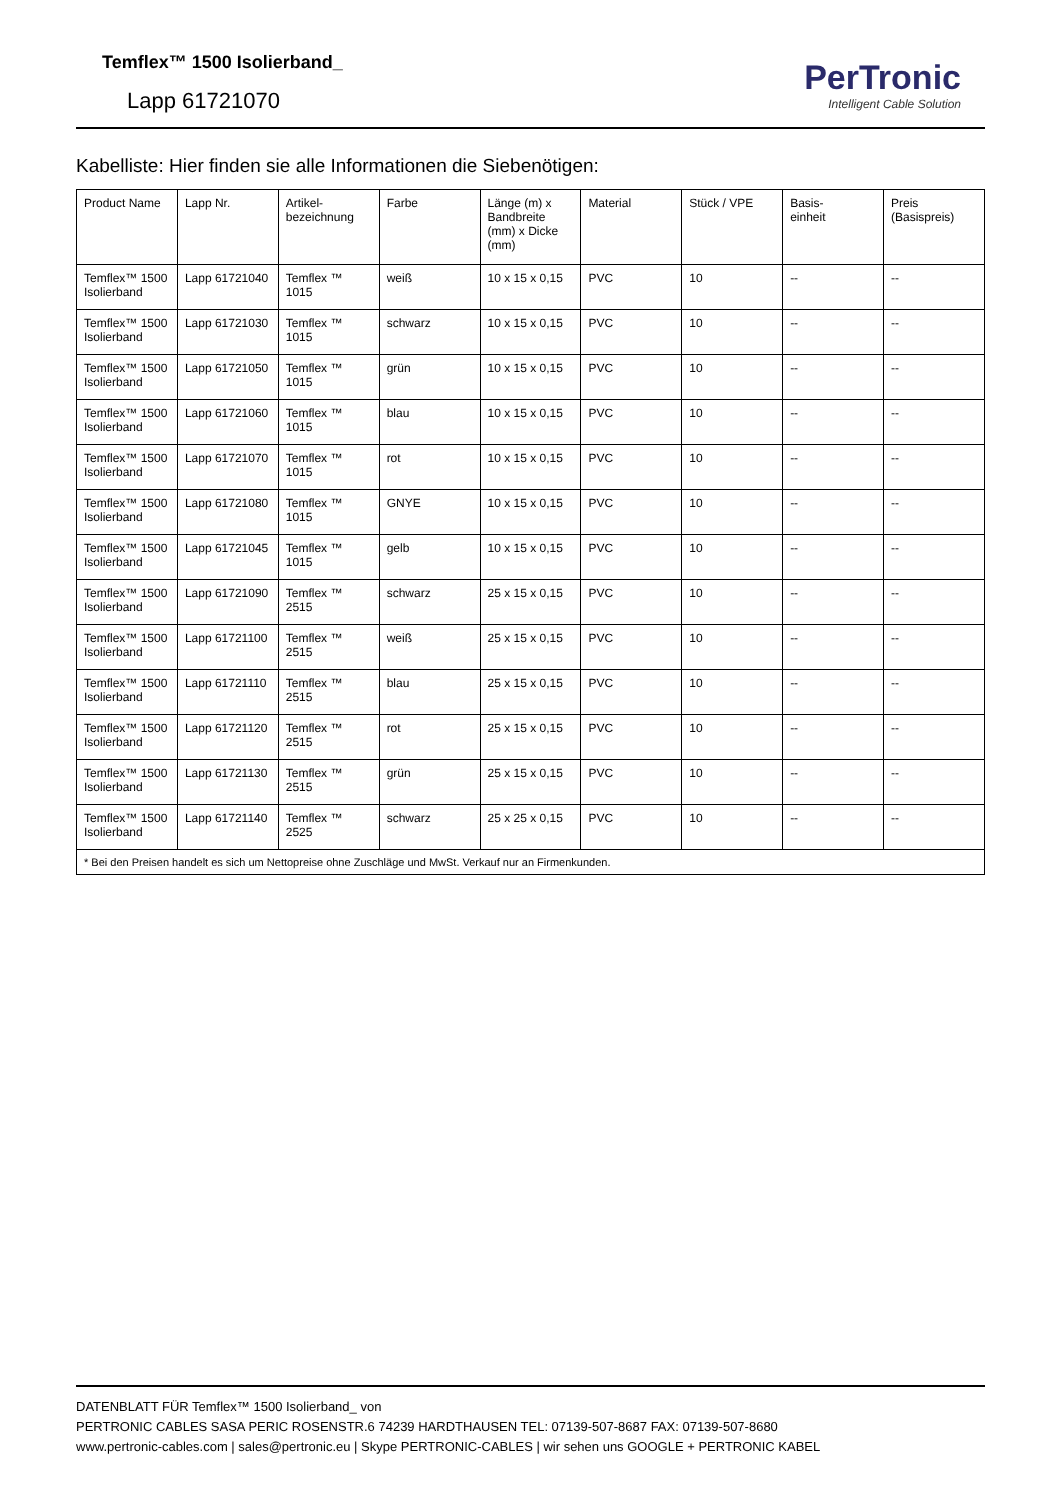Temflex™ 1500 Isolierband_
Lapp 61721070
PerTronic
Intelligent Cable Solution
Kabelliste: Hier finden sie alle Informationen die Siebenötigen:
| Product Name | Lapp Nr. | Artikel- bezeichnung | Farbe | Länge (m) x Bandbreite (mm) x Dicke (mm) | Material | Stück / VPE | Basis- einheit | Preis (Basispreis) |
| --- | --- | --- | --- | --- | --- | --- | --- | --- |
| Temflex™ 1500 Isolierband | Lapp 61721040 | Temflex ™ 1015 | weiß | 10 x 15 x 0,15 | PVC | 10 | -- | -- |
| Temflex™ 1500 Isolierband | Lapp 61721030 | Temflex ™ 1015 | schwarz | 10 x 15 x 0,15 | PVC | 10 | -- | -- |
| Temflex™ 1500 Isolierband | Lapp 61721050 | Temflex ™ 1015 | grün | 10 x 15 x 0,15 | PVC | 10 | -- | -- |
| Temflex™ 1500 Isolierband | Lapp 61721060 | Temflex ™ 1015 | blau | 10 x 15 x 0,15 | PVC | 10 | -- | -- |
| Temflex™ 1500 Isolierband | Lapp 61721070 | Temflex ™ 1015 | rot | 10 x 15 x 0,15 | PVC | 10 | -- | -- |
| Temflex™ 1500 Isolierband | Lapp 61721080 | Temflex ™ 1015 | GNYE | 10 x 15 x 0,15 | PVC | 10 | -- | -- |
| Temflex™ 1500 Isolierband | Lapp 61721045 | Temflex ™ 1015 | gelb | 10 x 15 x 0,15 | PVC | 10 | -- | -- |
| Temflex™ 1500 Isolierband | Lapp 61721090 | Temflex ™ 2515 | schwarz | 25 x 15 x 0,15 | PVC | 10 | -- | -- |
| Temflex™ 1500 Isolierband | Lapp 61721100 | Temflex ™ 2515 | weiß | 25 x 15 x 0,15 | PVC | 10 | -- | -- |
| Temflex™ 1500 Isolierband | Lapp 61721110 | Temflex ™ 2515 | blau | 25 x 15 x 0,15 | PVC | 10 | -- | -- |
| Temflex™ 1500 Isolierband | Lapp 61721120 | Temflex ™ 2515 | rot | 25 x 15 x 0,15 | PVC | 10 | -- | -- |
| Temflex™ 1500 Isolierband | Lapp 61721130 | Temflex ™ 2515 | grün | 25 x 15 x 0,15 | PVC | 10 | -- | -- |
| Temflex™ 1500 Isolierband | Lapp 61721140 | Temflex ™ 2525 | schwarz | 25 x 25 x 0,15 | PVC | 10 | -- | -- |
| * Bei den Preisen handelt es sich um Nettopreise ohne Zuschläge und MwSt. Verkauf nur an Firmenkunden. | | | | | | | | |
DATENBLATT FÜR Temflex™ 1500 Isolierband_ von
PERTRONIC CABLES SASA PERIC ROSENSTR.6 74239 HARDTHAUSEN TEL: 07139-507-8687 FAX: 07139-507-8680
www.pertronic-cables.com | sales@pertronic.eu | Skype PERTRONIC-CABLES | wir sehen uns GOOGLE + PERTRONIC KABEL